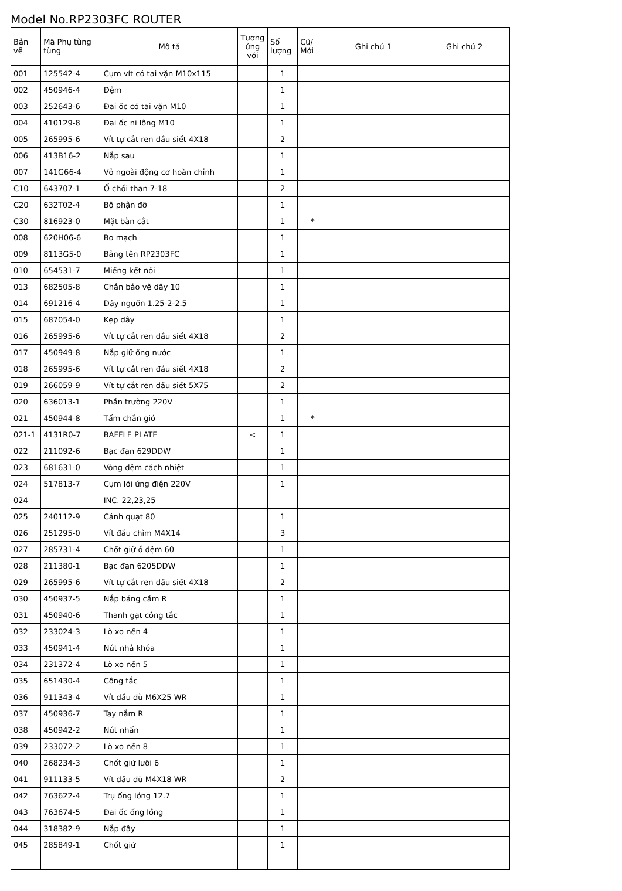Model No.RP2303FC ROUTER
| Bản vẽ | Mã Phụ tùng tùng | Mô tả | Tương ứng với | Số lượng | Cũ/ Mới | Ghi chú 1 | Ghi chú 2 |
| --- | --- | --- | --- | --- | --- | --- | --- |
| 001 | 125542-4 | Cụm vít có tai vặn M10x115 | | 1 | | | |
| 002 | 450946-4 | Đệm | | 1 | | | |
| 003 | 252643-6 | Đai ốc có tai vặn M10 | | 1 | | | |
| 004 | 410129-8 | Đai ốc ni lông M10 | | 1 | | | |
| 005 | 265995-6 | Vít tự cắt ren đầu siết 4X18 | | 2 | | | |
| 006 | 413B16-2 | Nắp sau | | 1 | | | |
| 007 | 141G66-4 | Vỏ ngoài động cơ hoàn chỉnh | | 1 | | | |
| C10 | 643707-1 | Ổ chổi than 7-18 | | 2 | | | |
| C20 | 632T02-4 | Bộ phận đỡ | | 1 | | | |
| C30 | 816923-0 | Mặt bàn cắt | | 1 | * | | |
| 008 | 620H06-6 | Bo mạch | | 1 | | | |
| 009 | 8113G5-0 | Bảng tên RP2303FC | | 1 | | | |
| 010 | 654531-7 | Miếng kết nối | | 1 | | | |
| 013 | 682505-8 | Chắn bảo vệ dây 10 | | 1 | | | |
| 014 | 691216-4 | Dây nguồn 1.25-2-2.5 | | 1 | | | |
| 015 | 687054-0 | Kẹp dây | | 1 | | | |
| 016 | 265995-6 | Vít tự cắt ren đầu siết 4X18 | | 2 | | | |
| 017 | 450949-8 | Nắp giữ ống nước | | 1 | | | |
| 018 | 265995-6 | Vít tự cắt ren đầu siết 4X18 | | 2 | | | |
| 019 | 266059-9 | Vít tự cắt ren đầu siết 5X75 | | 2 | | | |
| 020 | 636013-1 | Phần trường 220V | | 1 | | | |
| 021 | 450944-8 | Tấm chắn gió | | 1 | * | | |
| 021-1 | 4131R0-7 | BAFFLE PLATE | < | 1 | | | |
| 022 | 211092-6 | Bạc đạn 629DDW | | 1 | | | |
| 023 | 681631-0 | Vòng đệm cách nhiệt | | 1 | | | |
| 024 | 517813-7 | Cụm lõi ứng điện 220V | | 1 | | | |
| 024 | | INC. 22,23,25 | | | | | |
| 025 | 240112-9 | Cánh quạt 80 | | 1 | | | |
| 026 | 251295-0 | Vít đầu chìm M4X14 | | 3 | | | |
| 027 | 285731-4 | Chốt giữ ổ đệm 60 | | 1 | | | |
| 028 | 211380-1 | Bạc đạn 6205DDW | | 1 | | | |
| 029 | 265995-6 | Vít tự cắt ren đầu siết 4X18 | | 2 | | | |
| 030 | 450937-5 | Nắp báng cầm R | | 1 | | | |
| 031 | 450940-6 | Thanh gạt công tắc | | 1 | | | |
| 032 | 233024-3 | Lò xo nến 4 | | 1 | | | |
| 033 | 450941-4 | Nút nhả khóa | | 1 | | | |
| 034 | 231372-4 | Lò xo nến 5 | | 1 | | | |
| 035 | 651430-4 | Công tắc | | 1 | | | |
| 036 | 911343-4 | Vít dầu dù M6X25 WR | | 1 | | | |
| 037 | 450936-7 | Tay nắm R | | 1 | | | |
| 038 | 450942-2 | Nút nhấn | | 1 | | | |
| 039 | 233072-2 | Lò xo nến 8 | | 1 | | | |
| 040 | 268234-3 | Chốt giữ lưỡi 6 | | 1 | | | |
| 041 | 911133-5 | Vít dầu dù M4X18 WR | | 2 | | | |
| 042 | 763622-4 | Trụ ống lồng 12.7 | | 1 | | | |
| 043 | 763674-5 | Đai ốc ống lồng | | 1 | | | |
| 044 | 318382-9 | Nắp đậy | | 1 | | | |
| 045 | 285849-1 | Chốt giữ | | 1 | | | |